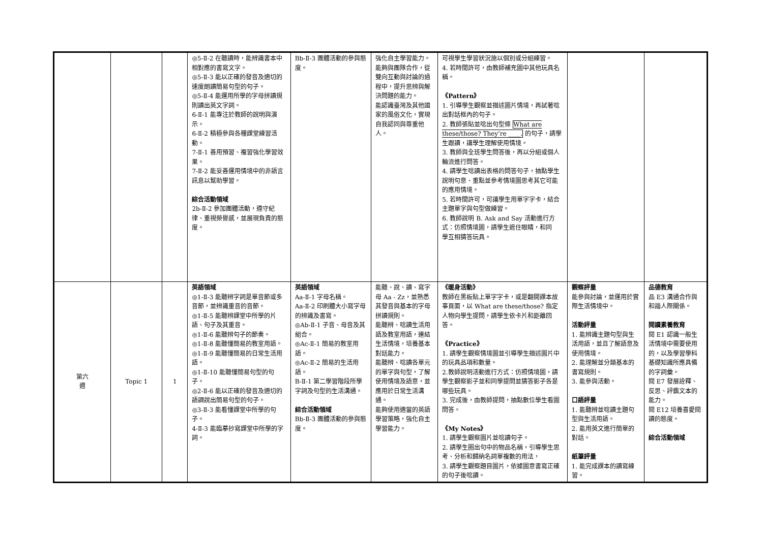| | | | ◎5-Ⅱ-2 在聽讀時，能辨識書本中相對應的書寫文字。 ◎5-Ⅱ-3 能以正確的發音及適切的速度朗讀簡易句型的句子。 ◎5-Ⅱ-4 能運用所學的字母拼讀規則讀出英文字詞。 6-Ⅱ-1 能專注於教師的說明與演示。 6-Ⅱ-2 積極參與各種課堂練習活動。 7-Ⅱ-1 善用預習、複習強化學習效果。 7-Ⅱ-2 能妥善運用情境中的非語言訊息以幫助學習。 綜合活動領域 2b-Ⅱ-2 參加團體活動，遵守紀律、重視榮譽感，並展現負責的態度。 | Bb-Ⅱ-3 團體活動的參與態度。 | 強化自主學習能力。 能夠與團隊合作，從雙向互動與討論的過程中，提升思辨與解決問題的能力。 能認識臺灣及其他國家的風俗文化，實現自我認同與尊重他人。 | 可視學生學習狀況施以個別或分組練習。 4. 若時間許可，由教師補充圖中其他玩具名稱。 《Pattern》 1. 引導學生觀察並描述圖片情境，再試著唸出對話框內的句子。 2. 教師張貼並唸出句型條 What are these/those? They’re ____. 的句子，請學生跟讀，讓學生理解使用情境。 3. 教師與全班學生問答後，再以分組或個人輪流進行問答。 4. 請學生唸讀出表格的問答句子，抽點學生說明句意、重點並參考情境圖思考其它可能的應用情境。 5. 若時間許可，可讓學生用單字字卡，結合主題單字與句型做練習。 6. 教師說明 B. Ask and Say 活動進行方式：仿照情境圖，請學生遮住眼睛，和同 學互相猜答玩具。 | | |
| 第六 週 | Topic 1 | 1 | 英語領域 ◎1-Ⅱ-3 能聽辨字詞是單音節或多音節，並辨識重音的音節。 ◎1-Ⅱ-5 能聽辨課堂中所學的片語、句子及其重音。 ◎1-Ⅱ-6 能聽辨句子的節奏。 ◎1-Ⅱ-8 能聽懂簡易的教室用語。 ◎1-Ⅱ-9 能聽懂簡易的日常生活用語。 ◎1-Ⅱ-10 能聽懂簡易句型的句子。 ◎2-Ⅱ-6 能以正確的發音及適切的語調說出簡易句型的句子。 ◎3-Ⅱ-3 能看懂課堂中所學的句子。 4-Ⅱ-3 能臨摹抄寫課堂中所學的字詞。 | 英語領域 Aa-Ⅱ-1 字母名稱。 Aa-Ⅱ-2 印刷體大小寫字母的辨識及書寫。 ◎Ab-Ⅱ-1 子音、母音及其組合。 ◎Ac-Ⅱ-1 簡易的教室用語。 ◎Ac-Ⅱ-2 簡易的生活用語。 B-Ⅱ-1 第二學習階段所學字詞及句型的生活溝通。 綜合活動領域 Bb-Ⅱ-3 團體活動的參與態度。 | 能聽、說、讀、寫字母 Aa - Zz，並熟悉其發音與基本的字母拼讀規則。 能聽辨、唸讀生活用語及教室用語，連結生活情境，培養基本對話能力。 能聽辨、唸讀各單元的單字與句型，了解使用情境及語意，並應用於日常生活溝通。 能夠使用適當的英語學習策略，強化自主學習能力。 | 《暖身活動》 教師在黑板貼上單字字卡，或是翻開課本故事頁面，以 What are these/those? 指定人物向學生提問，請學生依卡片和距離回答。 《Practice》 1. 請學生觀察情境圖並引導學生描述圖片中的玩具品項和數量。 2.教師說明活動進行方式：仿照情境圖，請學生觀察影子並和同學提問並猜答影子各是哪些玩具。 3. 完成後，由教師提問，抽點數位學生看圖問答。 《My Notes》 1. 請學生觀察圖片並唸讀句子。 2. 請學生圈出句中的物品名稱，引導學生思考、分析和歸納名詞單複數的用法， 3. 請學生觀察題目圖片，依據圖意書寫正確的句子後唸讀。 | 觀察評量 能參與討論，並運用於實際生活情境中。 活動評量 1. 能辨識主題句型與生活用語，並且了解語意及使用情境。 2. 能理解並分類基本的書寫規則。 3. 能參與活動。 口語評量 1. 能聽辨並唸讀主題句型與生活用語。 2. 能用英文進行簡單的對話。 紙筆評量 1. 能完成課本的讀寫練習。 | 品德教育 品 E3 溝通合作與和諧人際關係。 閱讀素養教育 閱 E1 認識一般生活情境中需要使用的，以及學習學科基礎知識所應具備的字詞彙。 閱 E7 發展詮釋、反思、評鑑文本的能力。 閱 E12 培養喜愛閱讀的態度。 綜合活動領域 |